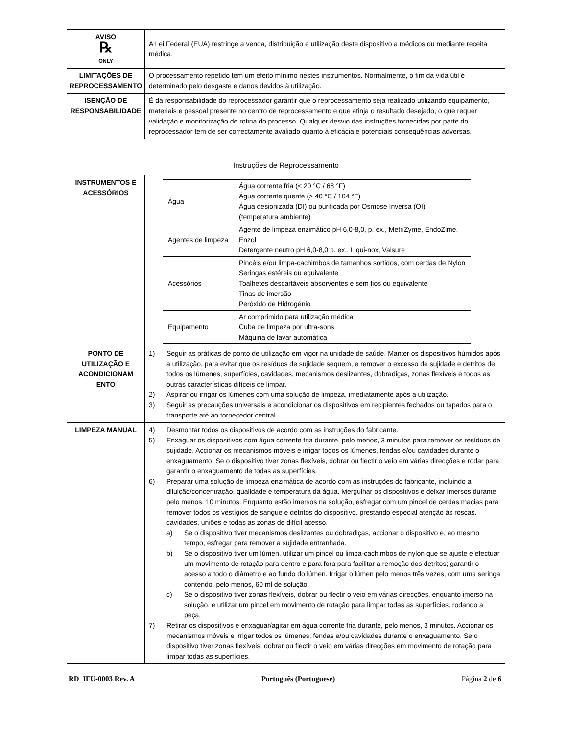| AVISO ℞ ONLY | A Lei Federal (EUA) restringe a venda, distribuição e utilização deste dispositivo a médicos ou mediante receita médica. |
| LIMITAÇÕES DE REPROCESSAMENTO | O processamento repetido tem um efeito mínimo nestes instrumentos. Normalmente, o fim da vida útil é determinado pelo desgaste e danos devidos à utilização. |
| ISENÇÃO DE RESPONSABILIDADE | É da responsabilidade do reprocessador garantir que o reprocessamento seja realizado utilizando equipamento, materiais e pessoal presente no centro de reprocessamento e que atinja o resultado desejado, o que requer validação e monitorização de rotina do processo. Qualquer desvio das instruções fornecidas por parte do reprocessador tem de ser correctamente avaliado quanto à eficácia e potenciais consequências adversas. |
Instruções de Reprocessamento
| INSTRUMENTOS E ACESSÓRIOS | / Água / Água corrente fria (< 20 °C / 68 °F) Água corrente quente (> 40 °C / 104 °F) Água desionizada (DI) ou purificada por Osmose Inversa (OI) (temperatura ambiente) / / Agentes de limpeza / Agente de limpeza enzimático pH 6,0-8,0, p. ex., MetriZyme, EndoZime, Enzol Detergente neutro pH 6,0-8,0 p. ex., Liqui-nox, Valsure / / Acessórios / Pincéis e/ou limpa-cachimbos de tamanhos sortidos, com cerdas de Nylon Seringas estéreis ou equivalente Toalhetes descartáveis absorventes e sem fios ou equivalente Tinas de imersão Peróxido de Hidrogénio / / Equipamento / Ar comprimido para utilização médica Cuba de limpeza por ultra-sons Máquina de lavar automática / |
| PONTO DE UTILIZAÇÃO E ACONDICIONAM ENTO | 1) Seguir as práticas de ponto de utilização em vigor na unidade de saúde. Manter os dispositivos húmidos após a utilização, para evitar que os resíduos de sujidade sequem, e remover o excesso de sujidade e detritos de todos os lúmenes, superfícies, cavidades, mecanismos deslizantes, dobradiças, zonas flexíveis e todos as outras características difíceis de limpar. 2) Aspirar ou irrigar os lúmenes com uma solução de limpeza, imediatamente após a utilização. 3) Seguir as precauções universais e acondicionar os dispositivos em recipientes fechados ou tapados para o transporte até ao fornecedor central. |
| LIMPEZA MANUAL | 4) Desmontar todos os dispositivos de acordo com as instruções do fabricante. 5) Enxaguar os dispositivos com água corrente fria durante, pelo menos, 3 minutos para remover os resíduos de sujidade. Accionar os mecanismos móveis e irrigar todos os lúmenes, fendas e/ou cavidades durante o enxaguamento. Se o dispositivo tiver zonas flexíveis, dobrar ou flectir o veio em várias direcções e rodar para garantir o enxaguamento de todas as superfícies. 6) Preparar uma solução de limpeza enzimática de acordo com as instruções do fabricante, incluindo a diluição/concentração, qualidade e temperatura da água. Mergulhar os dispositivos e deixar imersos durante, pelo menos, 10 minutos. Enquanto estão imersos na solução, esfregar com um pincel de cerdas macias para remover todos os vestígios de sangue e detritos do dispositivo, prestando especial atenção às roscas, cavidades, uniões e todas as zonas de difícil acesso. a) Se o dispositivo tiver mecanismos deslizantes ou dobradiças, accionar o dispositivo e, ao mesmo tempo, esfregar para remover a sujidade entranhada. b) Se o dispositivo tiver um lúmen, utilizar um pincel ou limpa-cachimbos de nylon que se ajuste e efectuar um movimento de rotação para dentro e para fora para facilitar a remoção dos detritos; garantir o acesso a todo o diâmetro e ao fundo do lúmen. Irrigar o lúmen pelo menos três vezes, com uma seringa contendo, pelo menos, 60 ml de solução. c) Se o dispositivo tiver zonas flexíveis, dobrar ou flectir o veio em várias direcções, enquanto imerso na solução, e utilizar um pincel em movimento de rotação para limpar todas as superfícies, rodando a peça. 7) Retirar os dispositivos e enxaguar/agitar em água corrente fria durante, pelo menos, 3 minutos. Accionar os mecanismos móveis e irrigar todos os lúmenes, fendas e/ou cavidades durante o enxaguamento. Se o dispositivo tiver zonas flexíveis, dobrar ou flectir o veio em várias direcções em movimento de rotação para limpar todas as superfícies. |
RD_IFU-0003 Rev. A Português (Portuguese) Página 2 de 6